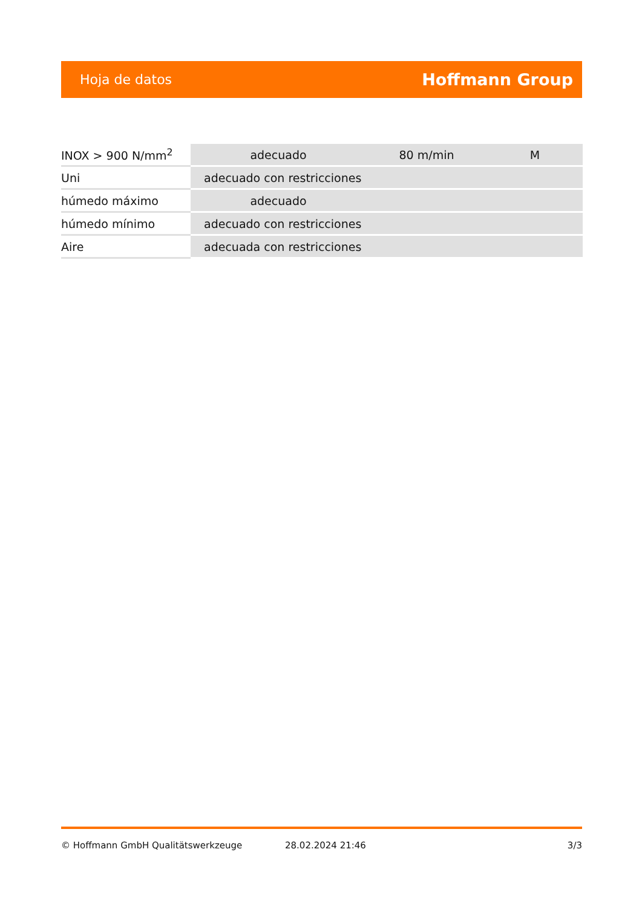Hoja de datos Hoffmann Group
| INOX > 900 N/mm<sup>2</sup> | adecuado | 80 m/min | M |
| Uni | adecuado con restricciones | | |
| húmedo máximo | adecuado | | |
| húmedo mínimo | adecuado con restricciones | | |
| Aire | adecuada con restricciones | | |
© Hoffmann GmbH Qualitätswerkzeuge 28.02.2024 21:46 3/3